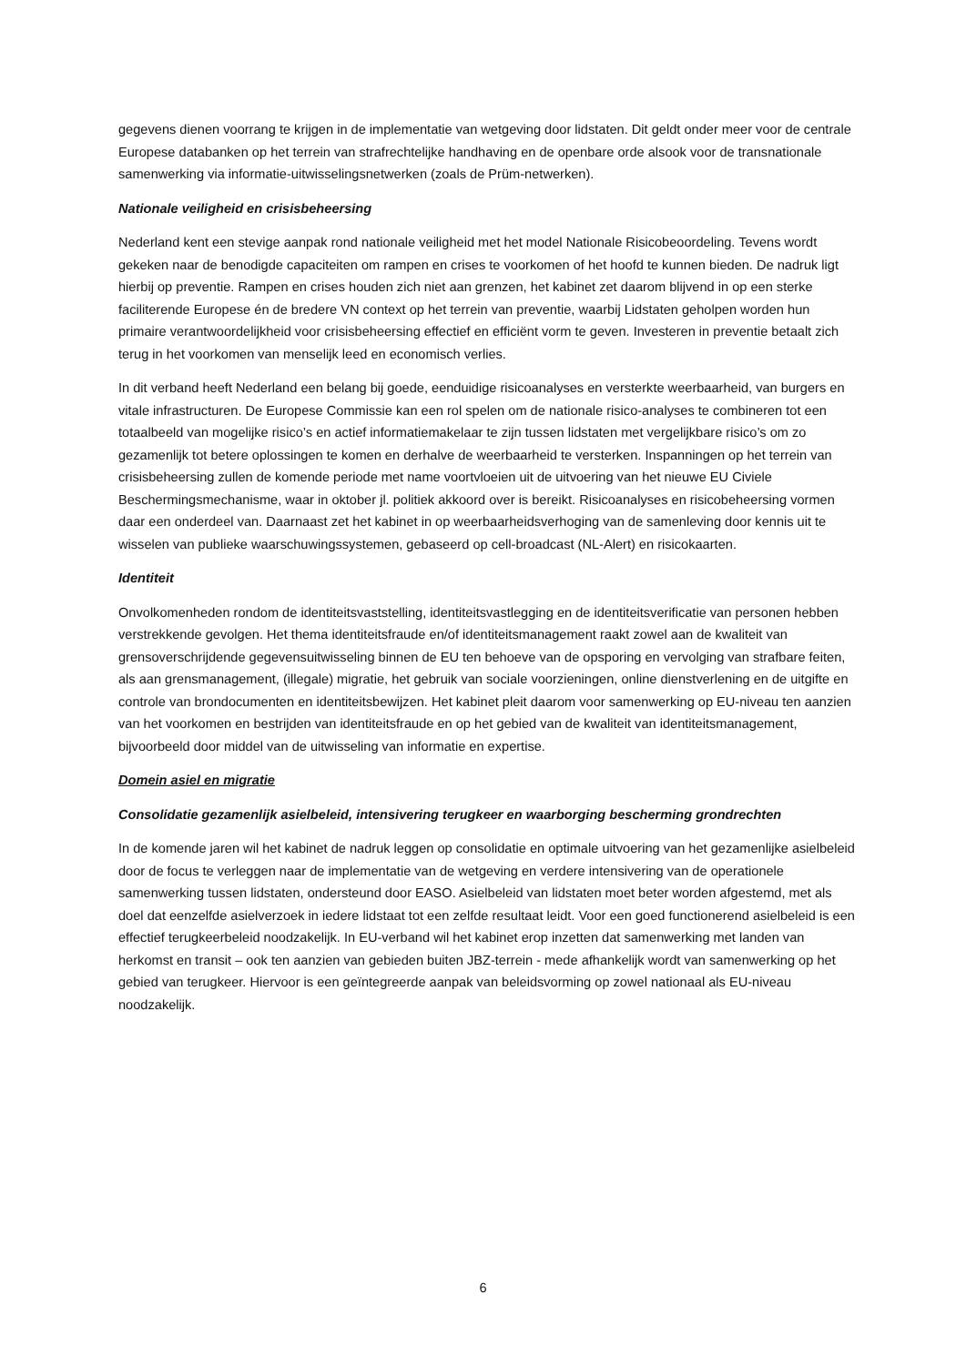gegevens dienen voorrang te krijgen in de implementatie van wetgeving door lidstaten. Dit geldt onder meer voor de centrale Europese databanken op het terrein van strafrechtelijke handhaving en de openbare orde alsook voor de transnationale samenwerking via informatie-uitwisselingsnetwerken (zoals de Prüm-netwerken).
Nationale veiligheid en crisisbeheersing
Nederland kent een stevige aanpak rond nationale veiligheid met het model Nationale Risicobeoordeling. Tevens wordt gekeken naar de benodigde capaciteiten om rampen en crises te voorkomen of het hoofd te kunnen bieden. De nadruk ligt hierbij op preventie. Rampen en crises houden zich niet aan grenzen, het kabinet zet daarom blijvend in op een sterke faciliterende Europese én de bredere VN context op het terrein van preventie, waarbij Lidstaten geholpen worden hun primaire verantwoordelijkheid voor crisisbeheersing effectief en efficiënt vorm te geven. Investeren in preventie betaalt zich terug in het voorkomen van menselijk leed en economisch verlies.
In dit verband heeft Nederland een belang bij goede, eenduidige risicoanalyses en versterkte weerbaarheid, van burgers en vitale infrastructuren. De Europese Commissie kan een rol spelen om de nationale risico-analyses te combineren tot een totaalbeeld van mogelijke risico’s en actief informatiemakelaar te zijn tussen lidstaten met vergelijkbare risico’s om zo gezamenlijk tot betere oplossingen te komen en derhalve de weerbaarheid te versterken. Inspanningen op het terrein van crisisbeheersing zullen de komende periode met name voortvloeien uit de uitvoering van het nieuwe EU Civiele Beschermingsmechanisme, waar in oktober jl. politiek akkoord over is bereikt. Risicoanalyses en risicobeheersing vormen daar een onderdeel van. Daarnaast zet het kabinet in op weerbaarheidsverhoging van de samenleving door kennis uit te wisselen van publieke waarschuwingssystemen, gebaseerd op cell-broadcast (NL-Alert) en risicokaarten.
Identiteit
Onvolkomenheden rondom de identiteitsvaststelling, identiteitsvastlegging en de identiteitsverificatie van personen hebben verstrekkende gevolgen. Het thema identiteitsfraude en/of identiteitsmanagement raakt zowel aan de kwaliteit van grensoverschrijdende gegevensuitwisseling binnen de EU ten behoeve van de opsporing en vervolging van strafbare feiten, als aan grensmanagement, (illegale) migratie, het gebruik van sociale voorzieningen, online dienstverlening en de uitgifte en controle van brondocumenten en identiteitsbewijzen. Het kabinet pleit daarom voor samenwerking op EU-niveau ten aanzien van het voorkomen en bestrijden van identiteitsfraude en op het gebied van de kwaliteit van identiteitsmanagement, bijvoorbeeld door middel van de uitwisseling van informatie en expertise.
Domein asiel en migratie
Consolidatie gezamenlijk asielbeleid, intensivering terugkeer en waarborging bescherming grondrechten
In de komende jaren wil het kabinet de nadruk leggen op consolidatie en optimale uitvoering van het gezamenlijke asielbeleid door de focus te verleggen naar de implementatie van de wetgeving en verdere intensivering van de operationele samenwerking tussen lidstaten, ondersteund door EASO. Asielbeleid van lidstaten moet beter worden afgestemd, met als doel dat eenzelfde asielverzoek in iedere lidstaat tot een zelfde resultaat leidt. Voor een goed functionerend asielbeleid is een effectief terugkeerbeleid noodzakelijk. In EU-verband wil het kabinet erop inzetten dat samenwerking met landen van herkomst en transit – ook ten aanzien van gebieden buiten JBZ-terrein - mede afhankelijk wordt van samenwerking op het gebied van terugkeer. Hiervoor is een geïntegreerde aanpak van beleidsvorming op zowel nationaal als EU-niveau noodzakelijk.
6